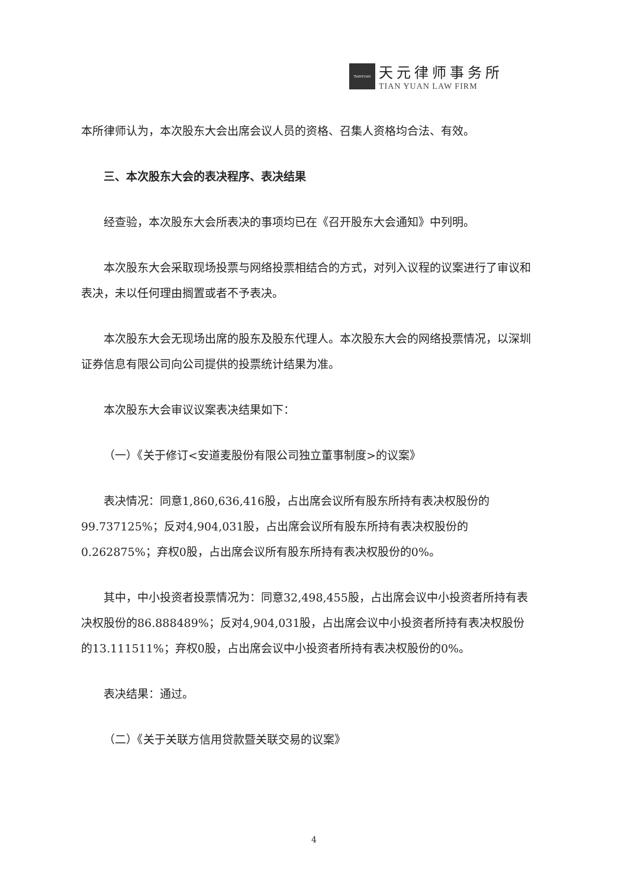TIANYUAN
天元律师事务所
TIAN YUAN LAW FIRM
本所律师认为，本次股东大会出席会议人员的资格、召集人资格均合法、有效。
三、本次股东大会的表决程序、表决结果
经查验，本次股东大会所表决的事项均已在《召开股东大会通知》中列明。
本次股东大会采取现场投票与网络投票相结合的方式，对列入议程的议案进行了审议和表决，未以任何理由搁置或者不予表决。
本次股东大会无现场出席的股东及股东代理人。本次股东大会的网络投票情况，以深圳证券信息有限公司向公司提供的投票统计结果为准。
本次股东大会审议议案表决结果如下：
（一）《关于修订<安道麦股份有限公司独立董事制度>的议案》
表决情况：同意1,860,636,416股，占出席会议所有股东所持有表决权股份的99.737125%；反对4,904,031股，占出席会议所有股东所持有表决权股份的0.262875%；弃权0股，占出席会议所有股东所持有表决权股份的0%。
其中，中小投资者投票情况为：同意32,498,455股，占出席会议中小投资者所持有表决权股份的86.888489%；反对4,904,031股，占出席会议中小投资者所持有表决权股份的13.111511%；弃权0股，占出席会议中小投资者所持有表决权股份的0%。
表决结果：通过。
（二）《关于关联方信用贷款暨关联交易的议案》
4